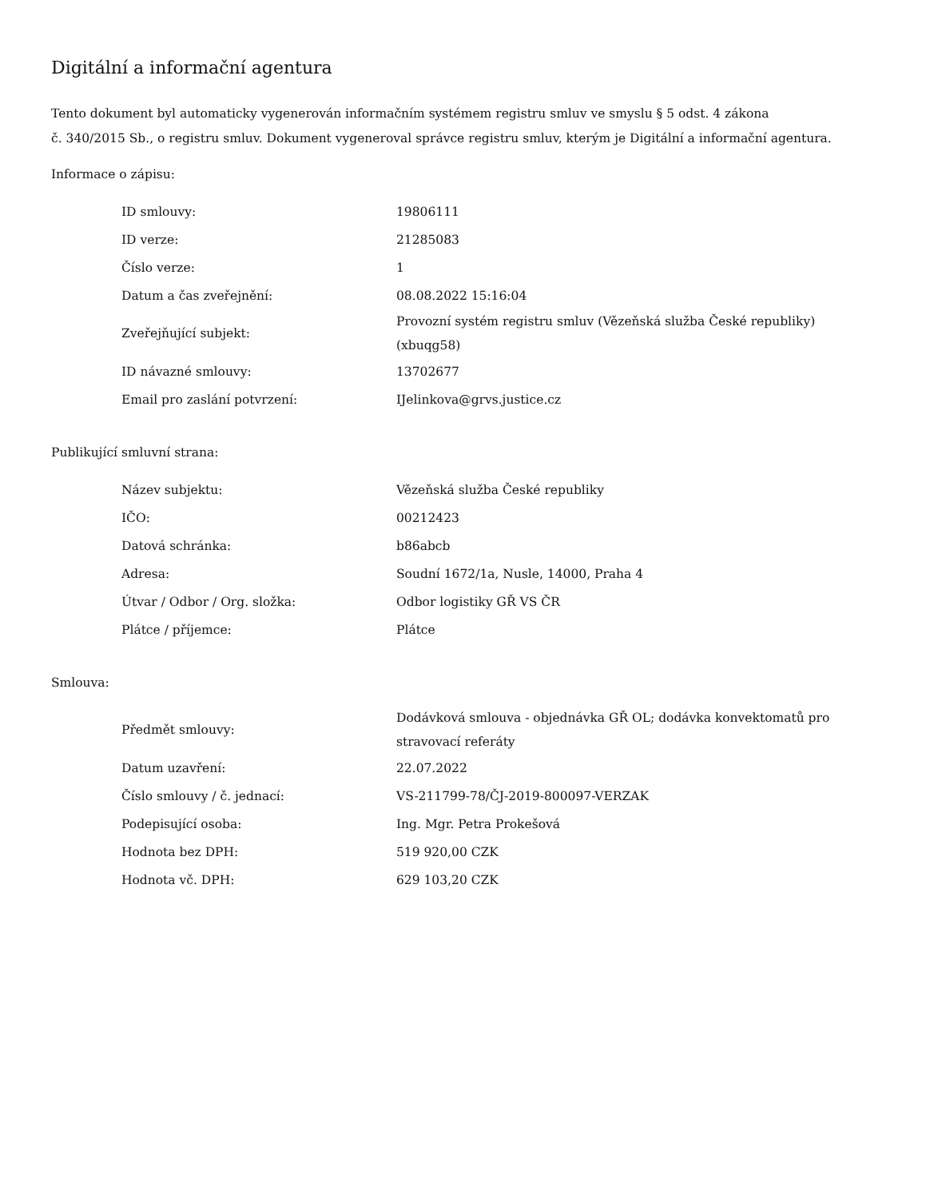Digitální a informační agentura
Tento dokument byl automaticky vygenerován informačním systémem registru smluv ve smyslu § 5 odst. 4 zákona
č. 340/2015 Sb., o registru smluv. Dokument vygeneroval správce registru smluv, kterým je Digitální a informační agentura.
Informace o zápisu:
| ID smlouvy: | 19806111 |
| ID verze: | 21285083 |
| Číslo verze: | 1 |
| Datum a čas zveřejnění: | 08.08.2022 15:16:04 |
| Zveřejňující subjekt: | Provozní systém registru smluv (Vězeňská služba České republiky) (xbuqg58) |
| ID návazné smlouvy: | 13702677 |
| Email pro zaslání potvrzení: | IJelinkova@grvs.justice.cz |
Publikující smluvní strana:
| Název subjektu: | Vězeňská služba České republiky |
| IČO: | 00212423 |
| Datová schránka: | b86abcb |
| Adresa: | Soudní 1672/1a, Nusle, 14000, Praha 4 |
| Útvar / Odbor / Org. složka: | Odbor logistiky GŘ VS ČR |
| Plátce / příjemce: | Plátce |
Smlouva:
| Předmět smlouvy: | Dodávková smlouva - objednávka GŘ OL; dodávka konvektomatů pro stravovací referáty |
| Datum uzavření: | 22.07.2022 |
| Číslo smlouvy / č. jednací: | VS-211799-78/ČJ-2019-800097-VERZAK |
| Podepisující osoba: | Ing. Mgr. Petra Prokešová |
| Hodnota bez DPH: | 519 920,00 CZK |
| Hodnota vč. DPH: | 629 103,20 CZK |